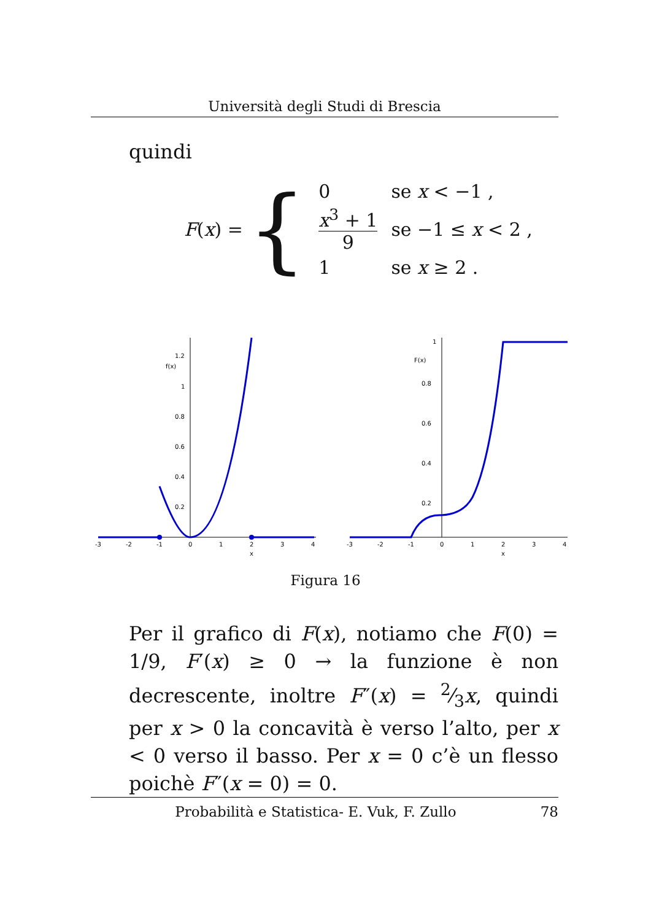Università degli Studi di Brescia
quindi
F (x) = {
| 0 | se x < −1 , |
| x<sup>3</sup> + 1 9 | se −1 ≤ x < 2 , |
| 1 | se x ≥ 2 . |
f(x)
1.2
1
0.8
0.6
0.4
0.2
-3
-2
-1
0
1
2
3
4
x
F(x)
1
0.8
0.6
0.4
0.2
-3
-2
-1
0
1
2
3
4
x
Figura 16
Per il grafico di F(x), notiamo che F(0) = 1/9, F′(x) ≥ 0 → la funzione è non decrescente, inoltre F″(x) = 2⁄3x, quindi per x > 0 la concavità è verso l’alto, per x < 0 verso il basso. Per x = 0 c’è un flesso poichè F″(x = 0) = 0.
Probabilità e Statistica- E. Vuk, F. Zullo 78